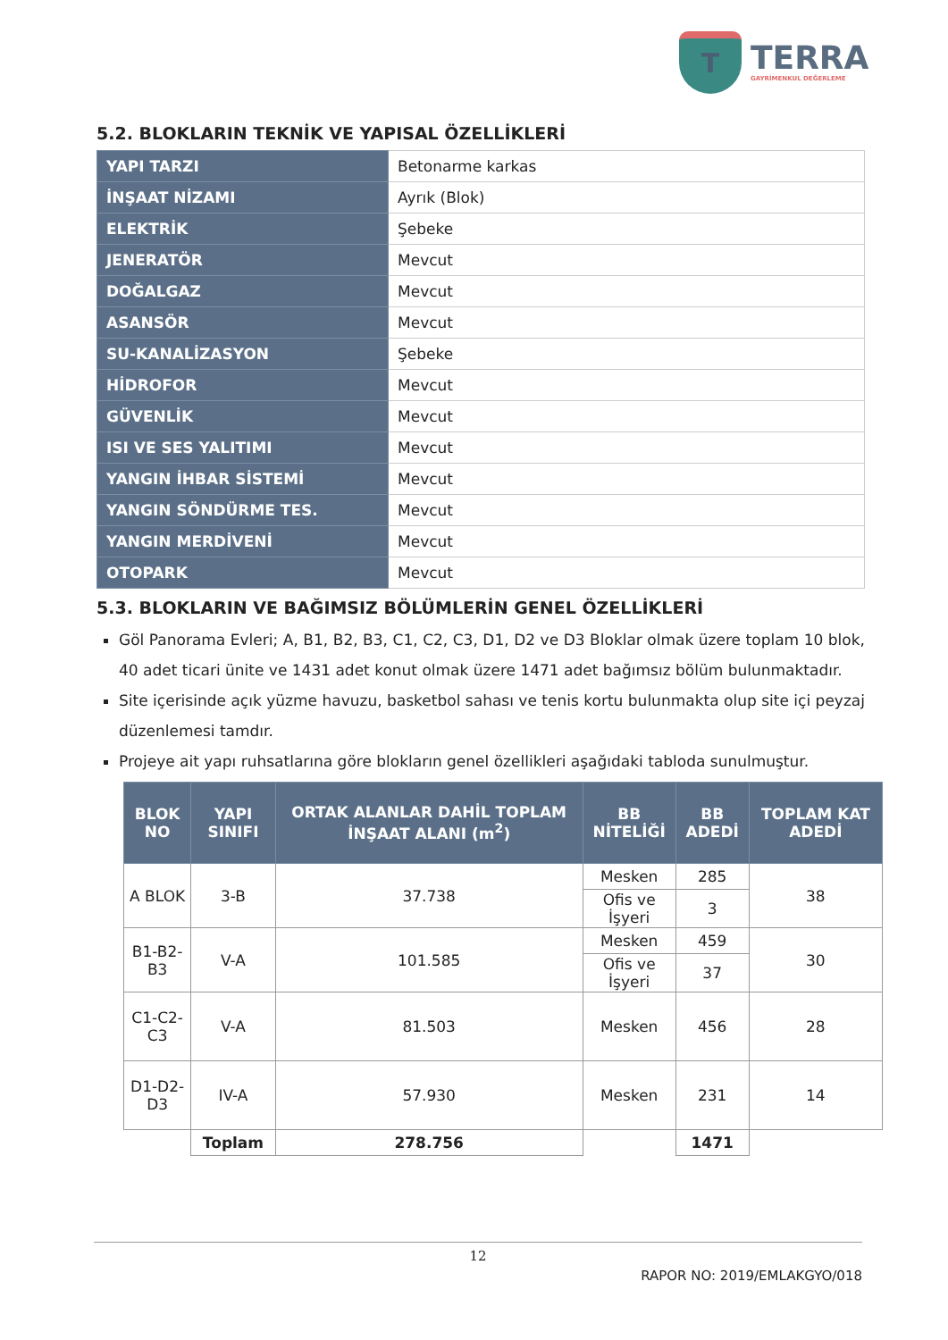T
TERRA
GAYRİMENKUL DEĞERLEME
5.2. BLOKLARIN TEKNİK VE YAPISAL ÖZELLİKLERİ
| YAPI TARZI | Betonarme karkas |
| İNŞAAT NİZAMI | Ayrık (Blok) |
| ELEKTRİK | Şebeke |
| JENERATÖR | Mevcut |
| DOĞALGAZ | Mevcut |
| ASANSÖR | Mevcut |
| SU-KANALİZASYON | Şebeke |
| HİDROFOR | Mevcut |
| GÜVENLİK | Mevcut |
| ISI VE SES YALITIMI | Mevcut |
| YANGIN İHBAR SİSTEMİ | Mevcut |
| YANGIN SÖNDÜRME TES. | Mevcut |
| YANGIN MERDİVENİ | Mevcut |
| OTOPARK | Mevcut |
5.3. BLOKLARIN VE BAĞIMSIZ BÖLÜMLERİN GENEL ÖZELLİKLERİ
Göl Panorama Evleri; A, B1, B2, B3, C1, C2, C3, D1, D2 ve D3 Bloklar olmak üzere toplam 10 blok, 40 adet ticari ünite ve 1431 adet konut olmak üzere 1471 adet bağımsız bölüm bulunmaktadır.
Site içerisinde açık yüzme havuzu, basketbol sahası ve tenis kortu bulunmakta olup site içi peyzaj düzenlemesi tamdır.
Projeye ait yapı ruhsatlarına göre blokların genel özellikleri aşağıdaki tabloda sunulmuştur.
| BLOK NO | YAPI SINIFI | ORTAK ALANLAR DAHİL TOPLAM İNŞAAT ALANI (m<sup>2</sup>) | BB NİTELİĞİ | BB ADEDİ | TOPLAM KAT ADEDİ |
| --- | --- | --- | --- | --- | --- |
| A BLOK | 3-B | 37.738 | Mesken | 285 | 38 |
| | | | Ofis ve İşyeri | 3 | |
| B1-B2-B3 | V-A | 101.585 | Mesken | 459 | 30 |
| | | | Ofis ve İşyeri | 37 | |
| C1-C2-C3 | V-A | 81.503 | Mesken | 456 | 28 |
| D1-D2-D3 | IV-A | 57.930 | Mesken | 231 | 14 |
| | Toplam | 278.756 | | 1471 | |
12
RAPOR NO: 2019/EMLAKGYO/018